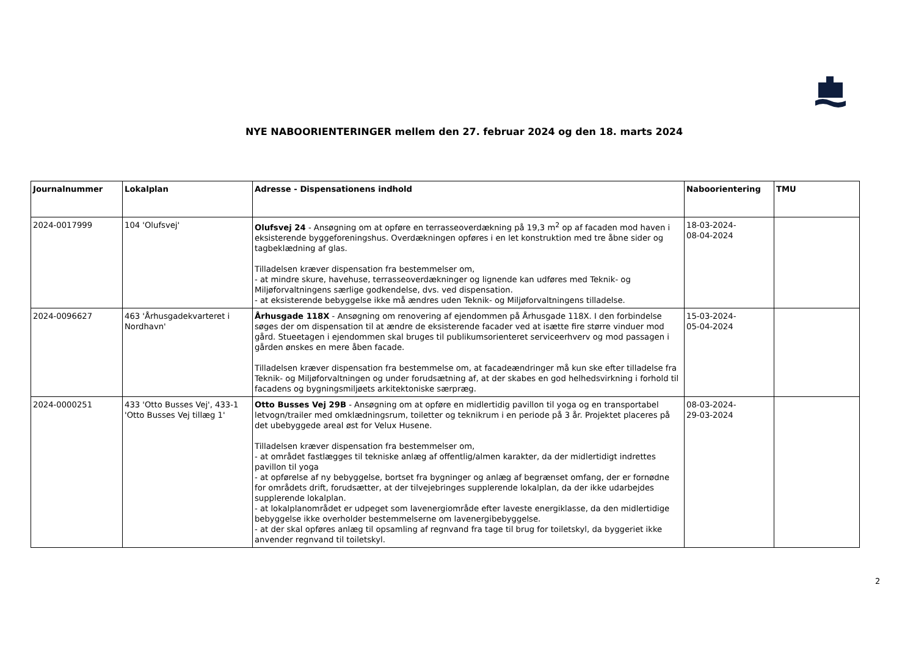NYE NABOORIENTERINGER mellem den 27. februar 2024 og den 18. marts 2024
| Journalnummer | Lokalplan | Adresse - Dispensationens indhold | Naboorientering | TMU |
| --- | --- | --- | --- | --- |
| 2024-0017999 | 104 'Olufsvej' | Olufsvej 24 - Ansøgning om at opføre en terrasseoverdækning på 19,3 m<sup>2</sup> op af facaden mod haven i eksisterende byggeforeningshus. Overdækningen opføres i en let konstruktion med tre åbne sider og tagbeklædning af glas. Tilladelsen kræver dispensation fra bestemmelser om, - at mindre skure, havehuse, terrasseoverdækninger og lignende kan udføres med Teknik- og Miljøforvaltningens særlige godkendelse, dvs. ved dispensation. - at eksisterende bebyggelse ikke må ændres uden Teknik- og Miljøforvaltningens tilladelse. | 18-03-2024- 08-04-2024 | |
| 2024-0096627 | 463 'Århusgadekvarteret i Nordhavn' | Århusgade 118X - Ansøgning om renovering af ejendommen på Århusgade 118X. I den forbindelse søges der om dispensation til at ændre de eksisterende facader ved at isætte fire større vinduer mod gård. Stueetagen i ejendommen skal bruges til publikumsorienteret serviceerhverv og mod passagen i gården ønskes en mere åben facade. Tilladelsen kræver dispensation fra bestemmelse om, at facadeændringer må kun ske efter tilladelse fra Teknik- og Miljøforvaltningen og under forudsætning af, at der skabes en god helhedsvirkning i forhold til facadens og bygningsmiljøets arkitektoniske særpræg. | 15-03-2024- 05-04-2024 | |
| 2024-0000251 | 433 'Otto Busses Vej', 433-1 'Otto Busses Vej tillæg 1' | Otto Busses Vej 29B - Ansøgning om at opføre en midlertidig pavillon til yoga og en transportabel letvogn/trailer med omklædningsrum, toiletter og teknikrum i en periode på 3 år. Projektet placeres på det ubebyggede areal øst for Velux Husene. Tilladelsen kræver dispensation fra bestemmelser om, - at området fastlægges til tekniske anlæg af offentlig/almen karakter, da der midlertidigt indrettes pavillon til yoga - at opførelse af ny bebyggelse, bortset fra bygninger og anlæg af begrænset omfang, der er fornødne for områdets drift, forudsætter, at der tilvejebringes supplerende lokalplan, da der ikke udarbejdes supplerende lokalplan. - at lokalplanområdet er udpeget som lavenergiområde efter laveste energiklasse, da den midlertidige bebyggelse ikke overholder bestemmelserne om lavenergibebyggelse. - at der skal opføres anlæg til opsamling af regnvand fra tage til brug for toiletskyl, da byggeriet ikke anvender regnvand til toiletskyl. | 08-03-2024- 29-03-2024 | |
2